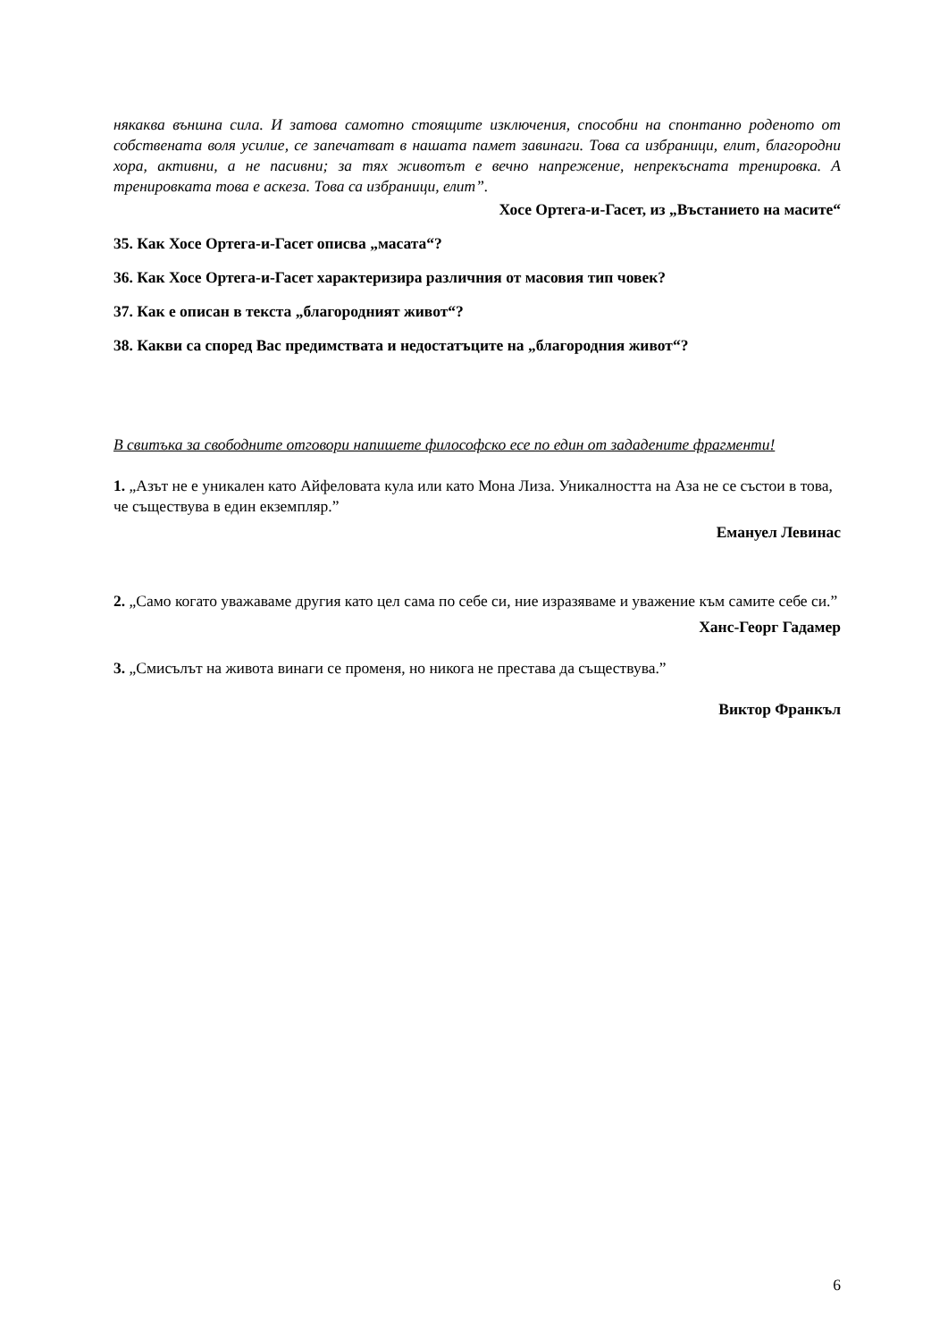някаква външна сила. И затова самотно стоящите изключения, способни на спонтанно роденото от собствената воля усилие, се запечатват в нашата памет завинаги. Това са избраници, елит, благородни хора, активни, а не пасивни; за тях животът е вечно напрежение, непрекъсната тренировка. А тренировката това е аскеза. Това са избраници, елит”.
Хосе Ортега-и-Гасет, из „Въстанието на масите“
35. Как Хосе Ортега-и-Гасет описва „масата“?
36. Как Хосе Ортега-и-Гасет характеризира различния от масовия тип човек?
37. Как е описан в текста „благородният живот“?
38. Какви са според Вас предимствата и недостатъците на „благородния живот“?
В свитъка за свободните отговори напишете философско есе по един от зададените фрагменти!
1. „Азът не е уникален като Айфеловата кула или като Мона Лиза. Уникалността на Аза не се състои в това, че съществува в един екземпляр.”
Емануел Левинас
2. „Само когато уважаваме другия като цел сама по себе си, ние изразяваме и уважение към самите себе си.”
Ханс-Георг Гадамер
3. „Смисълът на живота винаги се променя, но никога не престава да съществува.”
Виктор Франкъл
6